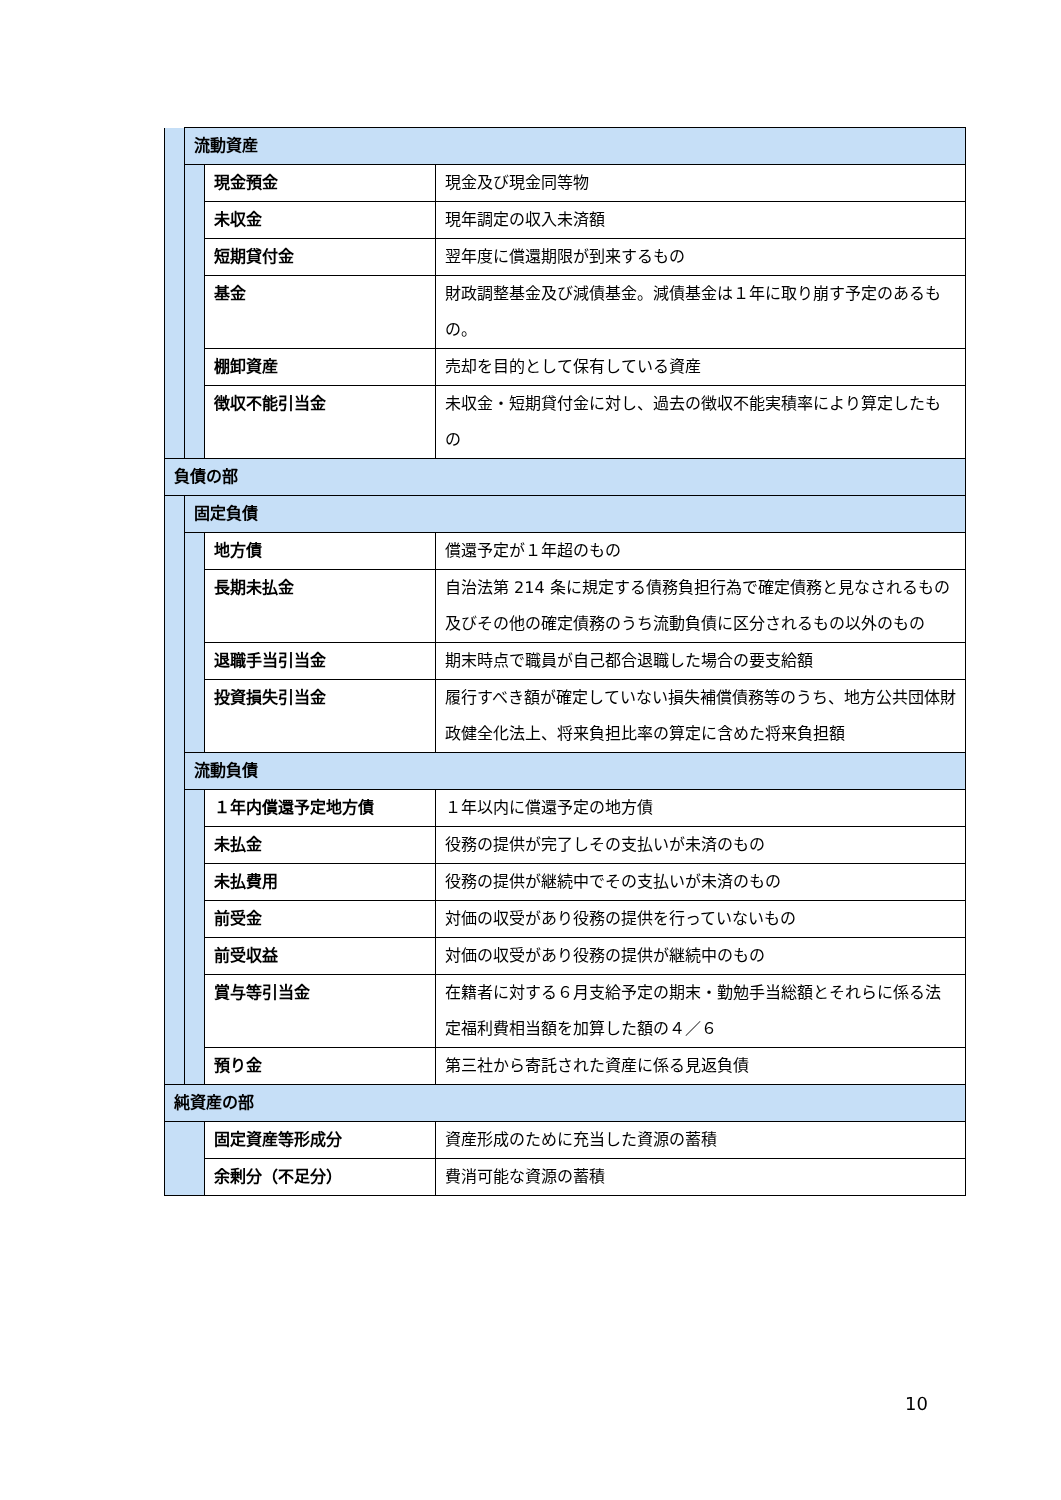| | 流動資産 | | |
| | | 現金預金 | 現金及び現金同等物 |
| | | 未収金 | 現年調定の収入未済額 |
| | | 短期貸付金 | 翌年度に償還期限が到来するもの |
| | | 基金 | 財政調整基金及び減債基金。減債基金は１年に取り崩す予定のあるもの。 |
| | | 棚卸資産 | 売却を目的として保有している資産 |
| | | 徴収不能引当金 | 未収金・短期貸付金に対し、過去の徴収不能実積率により算定したもの |
| 負債の部 | | | |
| | 固定負債 | | |
| | | 地方債 | 償還予定が１年超のもの |
| | | 長期未払金 | 自治法第 214 条に規定する債務負担行為で確定債務と見なされるもの及びその他の確定債務のうち流動負債に区分されるもの以外のもの |
| | | 退職手当引当金 | 期末時点で職員が自己都合退職した場合の要支給額 |
| | | 投資損失引当金 | 履行すべき額が確定していない損失補償債務等のうち、地方公共団体財政健全化法上、将来負担比率の算定に含めた将来負担額 |
| | 流動負債 | | |
| | | １年内償還予定地方債 | １年以内に償還予定の地方債 |
| | | 未払金 | 役務の提供が完了しその支払いが未済のもの |
| | | 未払費用 | 役務の提供が継続中でその支払いが未済のもの |
| | | 前受金 | 対価の収受があり役務の提供を行っていないもの |
| | | 前受収益 | 対価の収受があり役務の提供が継続中のもの |
| | | 賞与等引当金 | 在籍者に対する６月支給予定の期末・勤勉手当総額とそれらに係る法定福利費相当額を加算した額の４／６ |
| | | 預り金 | 第三社から寄託された資産に係る見返負債 |
| 純資産の部 | | | |
| | | 固定資産等形成分 | 資産形成のために充当した資源の蓄積 |
| | | 余剰分（不足分） | 費消可能な資源の蓄積 |
10